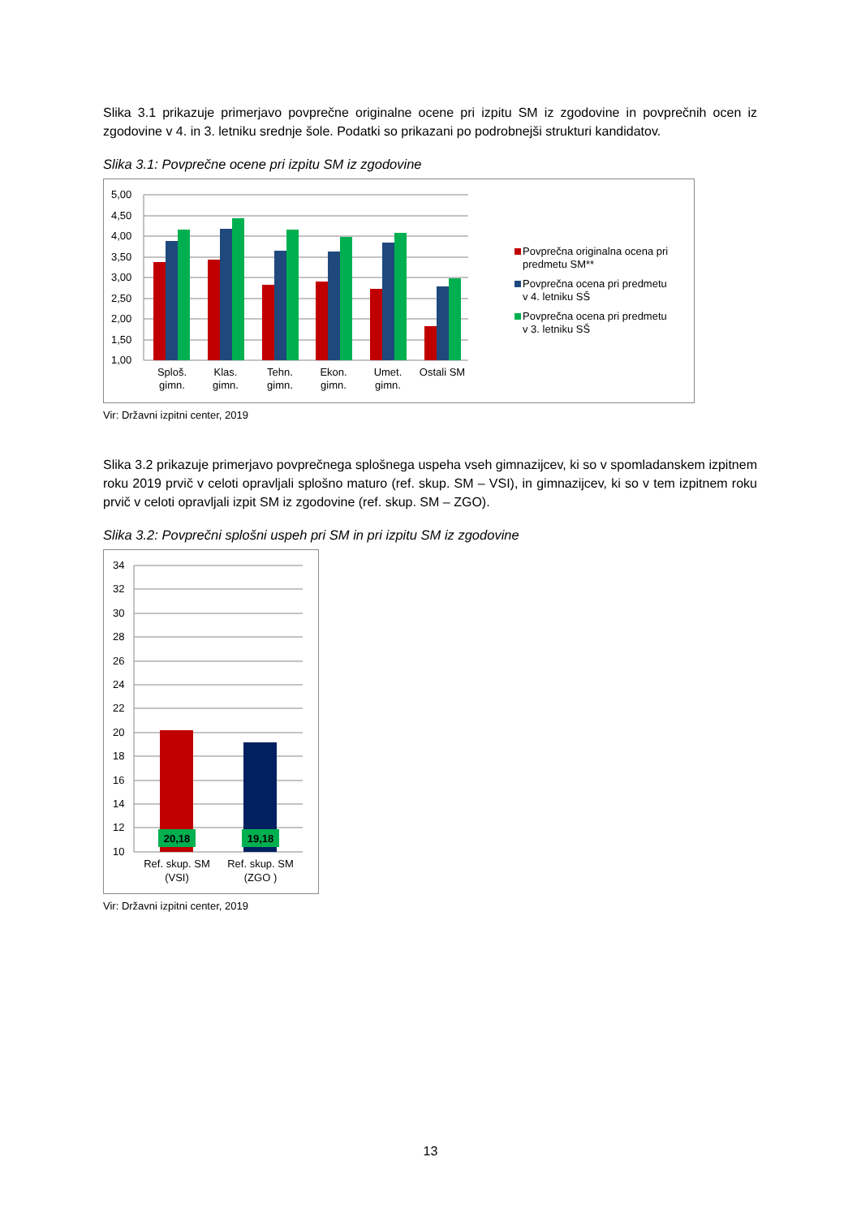Slika 3.1 prikazuje primerjavo povprečne originalne ocene pri izpitu SM iz zgodovine in povprečnih ocen iz zgodovine v 4. in 3. letniku srednje šole. Podatki so prikazani po podrobnejši strukturi kandidatov.
Slika 3.1: Povprečne ocene pri izpitu SM iz zgodovine
5,00
4,50
4,00
3,50
3,00
2,50
2,00
1,50
1,00
Sploš.
gimn.
Klas.
gimn.
Tehn.
gimn.
Ekon.
gimn.
Umet.
gimn.
Ostali SM
Povprečna originalna ocena pri
predmetu SM**
Povprečna ocena pri predmetu
v 4. letniku SŠ
Povprečna ocena pri predmetu
v 3. letniku SŠ
Vir: Državni izpitni center, 2019
Slika 3.2 prikazuje primerjavo povprečnega splošnega uspeha vseh gimnazijcev, ki so v spomladanskem izpitnem roku 2019 prvič v celoti opravljali splošno maturo (ref. skup. SM – VSI), in gimnazijcev, ki so v tem izpitnem roku prvič v celoti opravljali izpit SM iz zgodovine (ref. skup. SM – ZGO).
Slika 3.2: Povprečni splošni uspeh pri SM in pri izpitu SM iz zgodovine
34
32
30
28
26
24
22
20
18
16
14
12
10
20,18
19,18
Ref. skup. SM
(VSI)
Ref. skup. SM
(ZGO )
Vir: Državni izpitni center, 2019
13